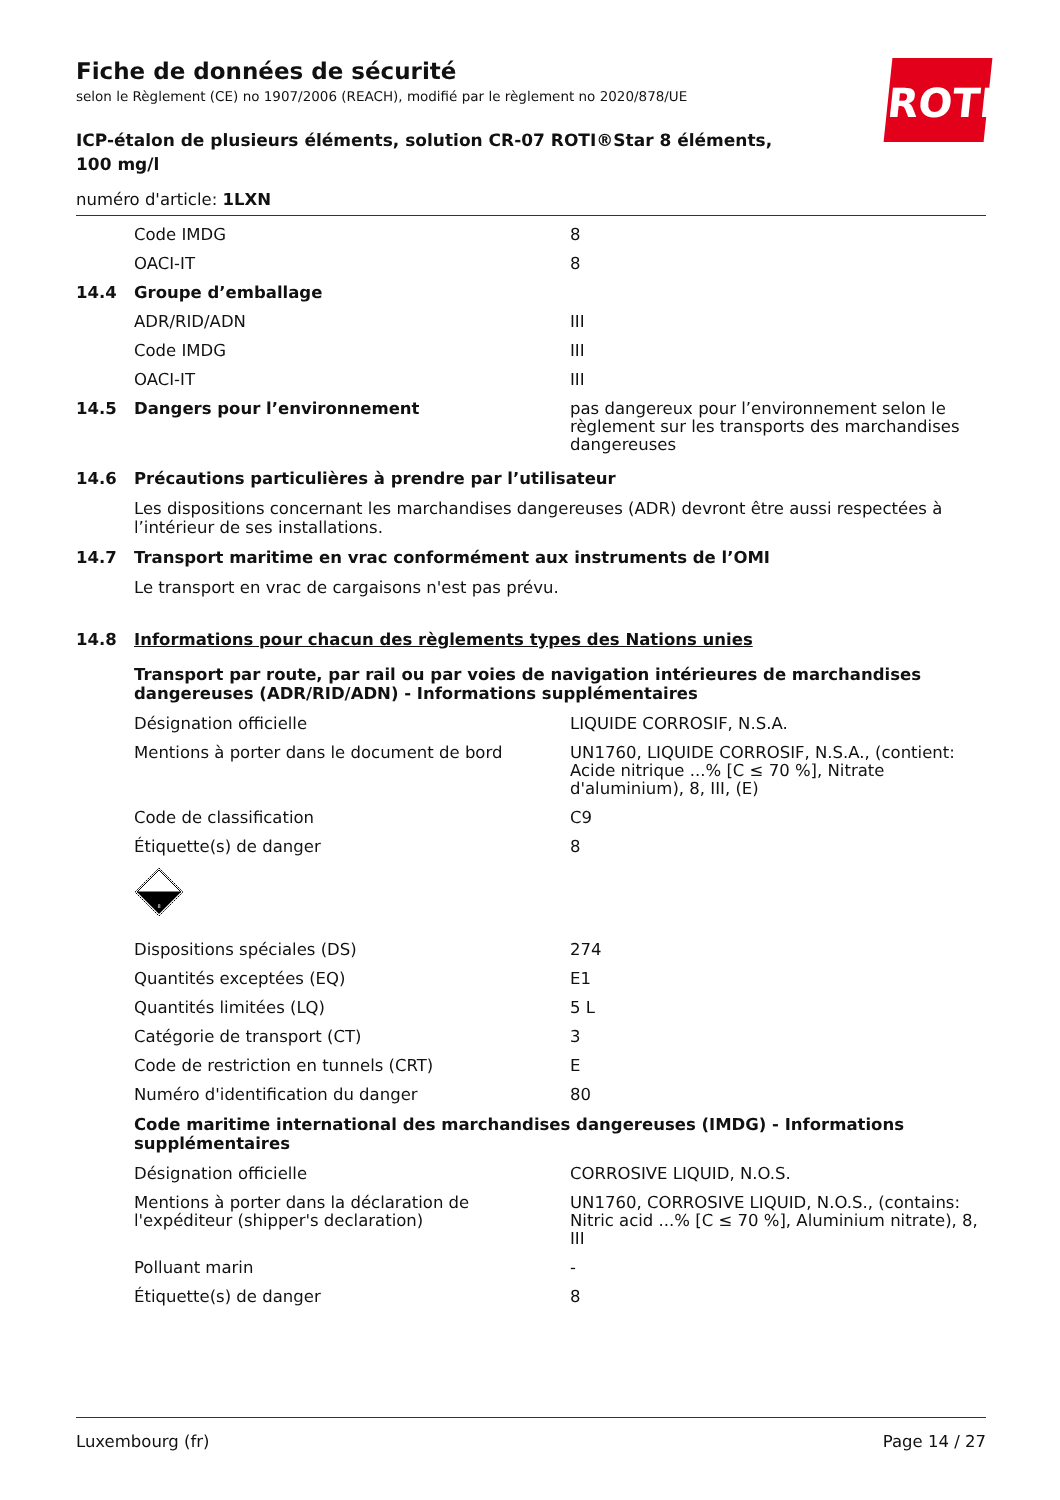Fiche de données de sécurité
selon le Règlement (CE) no 1907/2006 (REACH), modifié par le règlement no 2020/878/UE
ICP-étalon de plusieurs éléments, solution CR-07 ROTI®Star 8 éléments, 100 mg/l
numéro d'article: 1LXN
ROTH
Code IMDG 8
OACI-IT 8
14.4 Groupe d’emballage
ADR/RID/ADN III
Code IMDG III
OACI-IT III
14.5 Dangers pour l’environnement pas dangereux pour l’environnement selon le règlement sur les transports des marchandises dangereuses
14.6 Précautions particulières à prendre par l’utilisateur
Les dispositions concernant les marchandises dangereuses (ADR) devront être aussi respectées à l’intérieur de ses installations.
14.7 Transport maritime en vrac conformément aux instruments de l’OMI
Le transport en vrac de cargaisons n'est pas prévu.
14.8 Informations pour chacun des règlements types des Nations unies
Transport par route, par rail ou par voies de navigation intérieures de marchandises dangereuses (ADR/RID/ADN) - Informations supplémentaires
Désignation officielle LIQUIDE CORROSIF, N.S.A.
Mentions à porter dans le document de bord UN1760, LIQUIDE CORROSIF, N.S.A., (contient: Acide nitrique ...% [C ≤ 70 %], Nitrate d'aluminium), 8, III, (E)
Code de classification C9
Étiquette(s) de danger 8
8
Dispositions spéciales (DS) 274
Quantités exceptées (EQ) E1
Quantités limitées (LQ) 5 L
Catégorie de transport (CT) 3
Code de restriction en tunnels (CRT) E
Numéro d'identification du danger 80
Code maritime international des marchandises dangereuses (IMDG) - Informations supplémentaires
Désignation officielle CORROSIVE LIQUID, N.O.S.
Mentions à porter dans la déclaration de l'expéditeur (shipper's declaration)
UN1760, CORROSIVE LIQUID, N.O.S., (contains: Nitric acid ...% [C ≤ 70 %], Aluminium nitrate), 8, III
Polluant marin -
Étiquette(s) de danger 8
Luxembourg (fr) Page 14 / 27